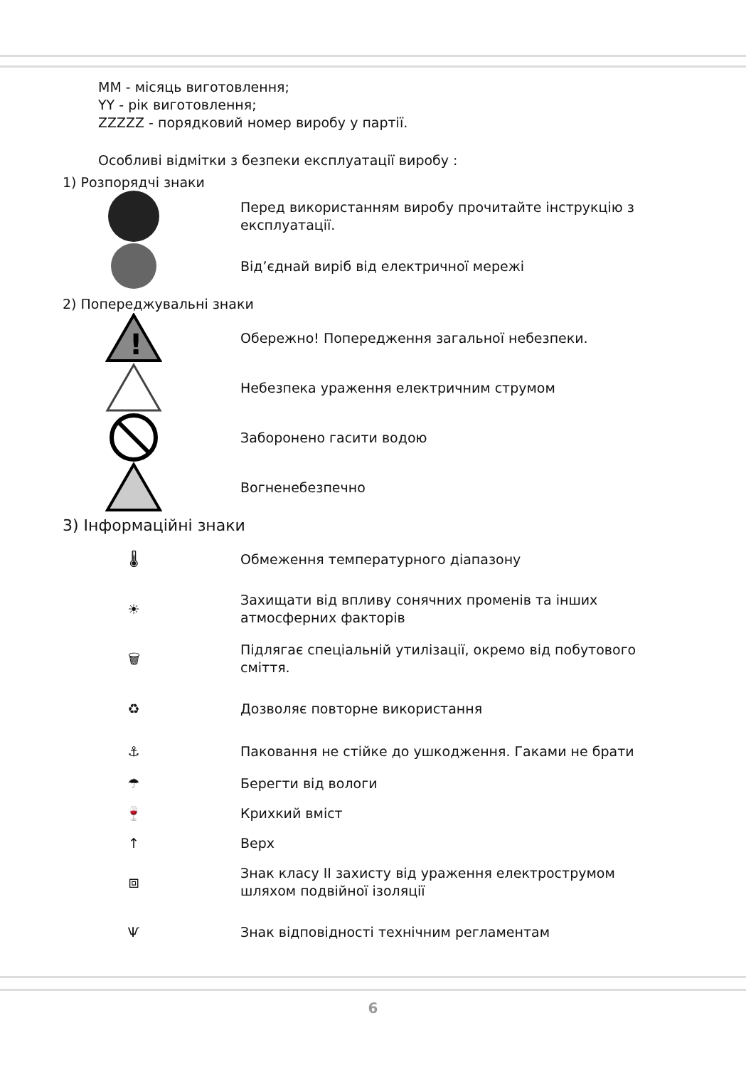MM - місяць виготовлення;
YY - рік виготовлення;
ZZZZZ - порядковий номер виробу у партії.
Особливі відмітки з безпеки експлуатації виробу :
1) Розпорядчі знаки
Перед використанням виробу прочитайте інструкцію з експлуатації.
Від’єднай виріб від електричної мережі
2) Попереджувальні знаки
!
Обережно! Попередження загальної небезпеки.
Небезпека ураження електричним струмом
Заборонено гасити водою
Вогненебезпечно
3) Інформаційні знаки
🌡
Обмеження температурного діапазону
☀
Захищати від впливу сонячних променів та інших атмосферних факторів
🗑
Підлягає спеціальній утилізації, окремо від побутового сміття.
♻
Дозволяє повторне використання
⚓
Паковання не стійке до ушкодження. Гаками не брати
☂
Берегти від вологи
🍷
Крихкий вміст
↑
Верх
⧈
Знак класу II захисту від ураження електрострумом шляхом подвійної ізоляції
Ѱ
Знак відповідності технічним регламентам
6